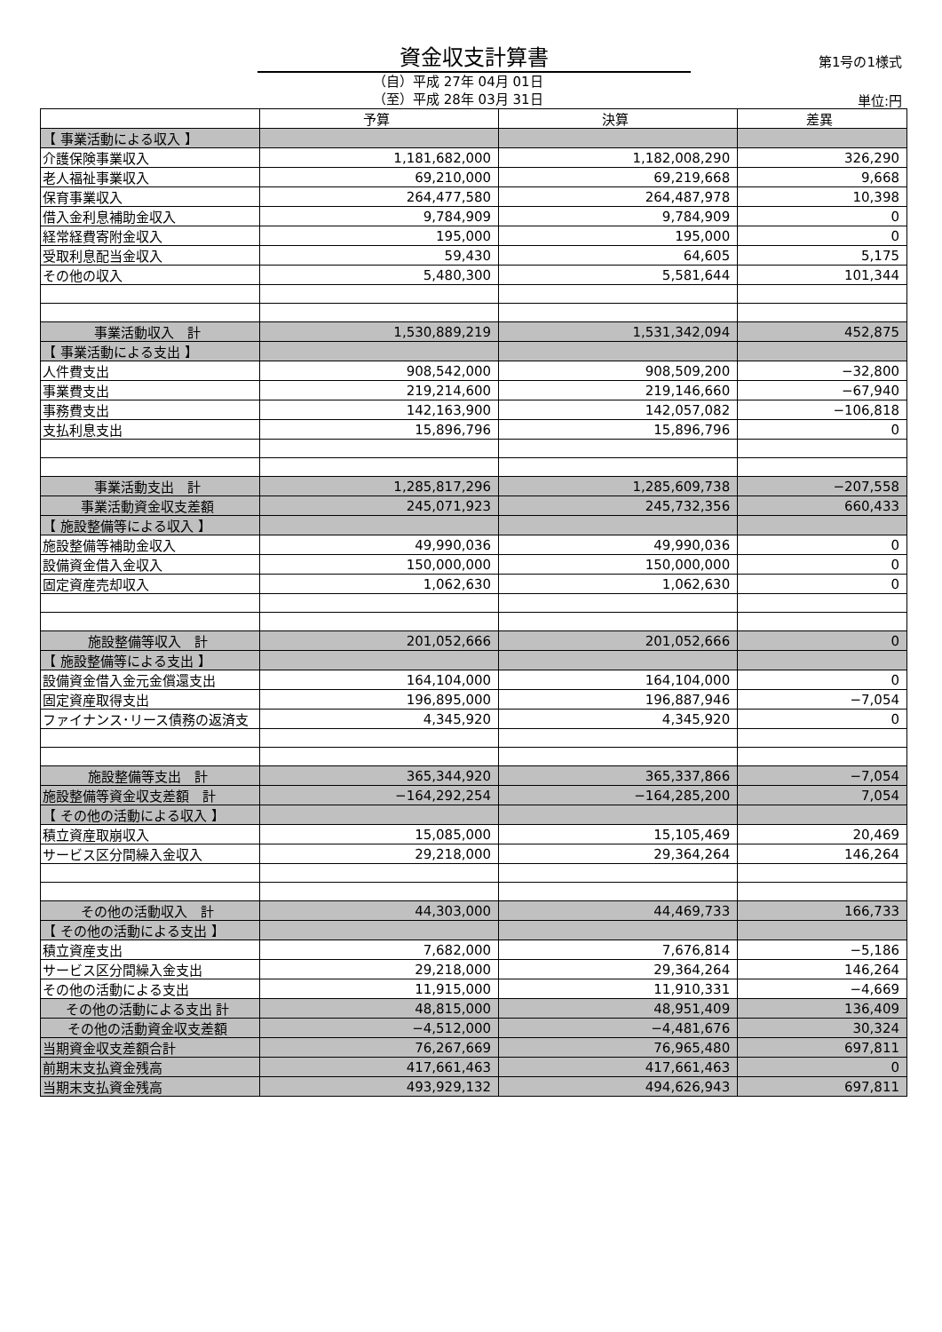資金収支計算書 第1号の1様式
（自）平成 27年 04月 01日
（至）平成 28年 03月 31日
単位:円
| | 予算 | 決算 | 差異 |
| --- | --- | --- | --- |
| 【 事業活動による収入 】 | | | |
| 介護保険事業収入 | 1,181,682,000 | 1,182,008,290 | 326,290 |
| 老人福祉事業収入 | 69,210,000 | 69,219,668 | 9,668 |
| 保育事業収入 | 264,477,580 | 264,487,978 | 10,398 |
| 借入金利息補助金収入 | 9,784,909 | 9,784,909 | 0 |
| 経常経費寄附金収入 | 195,000 | 195,000 | 0 |
| 受取利息配当金収入 | 59,430 | 64,605 | 5,175 |
| その他の収入 | 5,480,300 | 5,581,644 | 101,344 |
| 事業活動収入 計 | 1,530,889,219 | 1,531,342,094 | 452,875 |
| 【 事業活動による支出 】 | | | |
| 人件費支出 | 908,542,000 | 908,509,200 | −32,800 |
| 事業費支出 | 219,214,600 | 219,146,660 | −67,940 |
| 事務費支出 | 142,163,900 | 142,057,082 | −106,818 |
| 支払利息支出 | 15,896,796 | 15,896,796 | 0 |
| 事業活動支出 計 | 1,285,817,296 | 1,285,609,738 | −207,558 |
| 事業活動資金収支差額 | 245,071,923 | 245,732,356 | 660,433 |
| 【 施設整備等による収入 】 | | | |
| 施設整備等補助金収入 | 49,990,036 | 49,990,036 | 0 |
| 設備資金借入金収入 | 150,000,000 | 150,000,000 | 0 |
| 固定資産売却収入 | 1,062,630 | 1,062,630 | 0 |
| 施設整備等収入 計 | 201,052,666 | 201,052,666 | 0 |
| 【 施設整備等による支出 】 | | | |
| 設備資金借入金元金償還支出 | 164,104,000 | 164,104,000 | 0 |
| 固定資産取得支出 | 196,895,000 | 196,887,946 | −7,054 |
| ファイナンス･リース債務の返済支 | 4,345,920 | 4,345,920 | 0 |
| 施設整備等支出 計 | 365,344,920 | 365,337,866 | −7,054 |
| 施設整備等資金収支差額 計 | −164,292,254 | −164,285,200 | 7,054 |
| 【 その他の活動による収入 】 | | | |
| 積立資産取崩収入 | 15,085,000 | 15,105,469 | 20,469 |
| サービス区分間繰入金収入 | 29,218,000 | 29,364,264 | 146,264 |
| その他の活動収入 計 | 44,303,000 | 44,469,733 | 166,733 |
| 【 その他の活動による支出 】 | | | |
| 積立資産支出 | 7,682,000 | 7,676,814 | −5,186 |
| サービス区分間繰入金支出 | 29,218,000 | 29,364,264 | 146,264 |
| その他の活動による支出 | 11,915,000 | 11,910,331 | −4,669 |
| その他の活動による支出 計 | 48,815,000 | 48,951,409 | 136,409 |
| その他の活動資金収支差額 | −4,512,000 | −4,481,676 | 30,324 |
| 当期資金収支差額合計 | 76,267,669 | 76,965,480 | 697,811 |
| 前期末支払資金残高 | 417,661,463 | 417,661,463 | 0 |
| 当期末支払資金残高 | 493,929,132 | 494,626,943 | 697,811 |